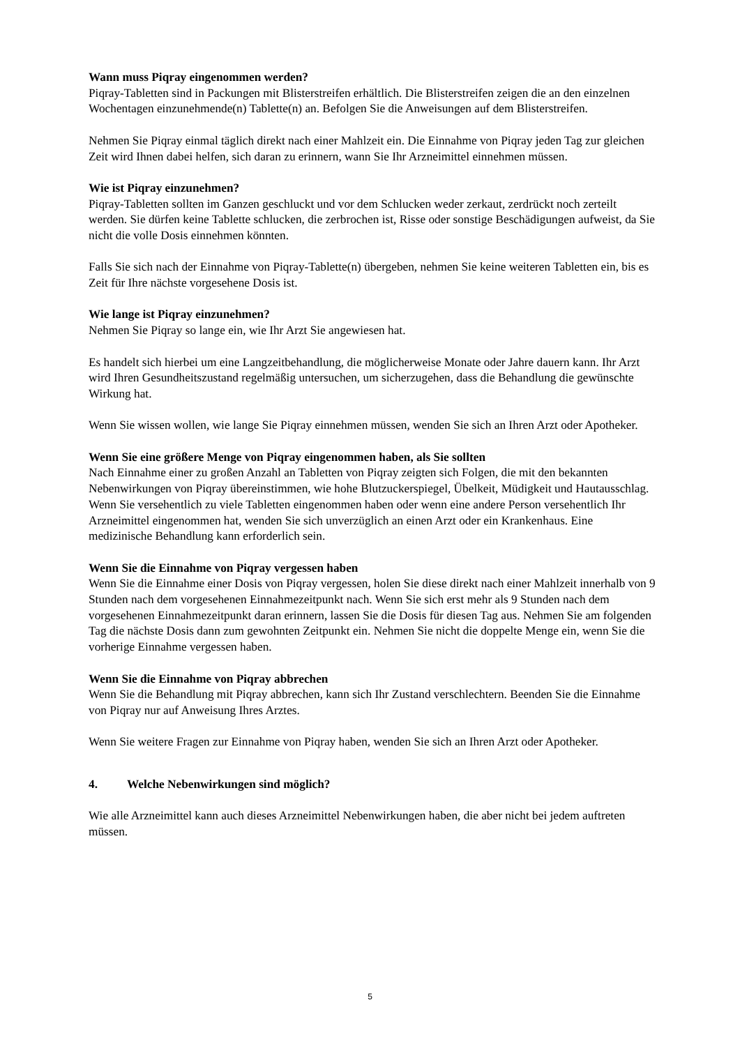Wann muss Piqray eingenommen werden?
Piqray-Tabletten sind in Packungen mit Blisterstreifen erhältlich. Die Blisterstreifen zeigen die an den einzelnen Wochentagen einzunehmende(n) Tablette(n) an. Befolgen Sie die Anweisungen auf dem Blisterstreifen.
Nehmen Sie Piqray einmal täglich direkt nach einer Mahlzeit ein. Die Einnahme von Piqray jeden Tag zur gleichen Zeit wird Ihnen dabei helfen, sich daran zu erinnern, wann Sie Ihr Arzneimittel einnehmen müssen.
Wie ist Piqray einzunehmen?
Piqray-Tabletten sollten im Ganzen geschluckt und vor dem Schlucken weder zerkaut, zerdrückt noch zerteilt werden. Sie dürfen keine Tablette schlucken, die zerbrochen ist, Risse oder sonstige Beschädigungen aufweist, da Sie nicht die volle Dosis einnehmen könnten.
Falls Sie sich nach der Einnahme von Piqray-Tablette(n) übergeben, nehmen Sie keine weiteren Tabletten ein, bis es Zeit für Ihre nächste vorgesehene Dosis ist.
Wie lange ist Piqray einzunehmen?
Nehmen Sie Piqray so lange ein, wie Ihr Arzt Sie angewiesen hat.
Es handelt sich hierbei um eine Langzeitbehandlung, die möglicherweise Monate oder Jahre dauern kann. Ihr Arzt wird Ihren Gesundheitszustand regelmäßig untersuchen, um sicherzugehen, dass die Behandlung die gewünschte Wirkung hat.
Wenn Sie wissen wollen, wie lange Sie Piqray einnehmen müssen, wenden Sie sich an Ihren Arzt oder Apotheker.
Wenn Sie eine größere Menge von Piqray eingenommen haben, als Sie sollten
Nach Einnahme einer zu großen Anzahl an Tabletten von Piqray zeigten sich Folgen, die mit den bekannten Nebenwirkungen von Piqray übereinstimmen, wie hohe Blutzuckerspiegel, Übelkeit, Müdigkeit und Hautausschlag. Wenn Sie versehentlich zu viele Tabletten eingenommen haben oder wenn eine andere Person versehentlich Ihr Arzneimittel eingenommen hat, wenden Sie sich unverzüglich an einen Arzt oder ein Krankenhaus. Eine medizinische Behandlung kann erforderlich sein.
Wenn Sie die Einnahme von Piqray vergessen haben
Wenn Sie die Einnahme einer Dosis von Piqray vergessen, holen Sie diese direkt nach einer Mahlzeit innerhalb von 9 Stunden nach dem vorgesehenen Einnahmezeitpunkt nach. Wenn Sie sich erst mehr als 9 Stunden nach dem vorgesehenen Einnahmezeitpunkt daran erinnern, lassen Sie die Dosis für diesen Tag aus. Nehmen Sie am folgenden Tag die nächste Dosis dann zum gewohnten Zeitpunkt ein. Nehmen Sie nicht die doppelte Menge ein, wenn Sie die vorherige Einnahme vergessen haben.
Wenn Sie die Einnahme von Piqray abbrechen
Wenn Sie die Behandlung mit Piqray abbrechen, kann sich Ihr Zustand verschlechtern. Beenden Sie die Einnahme von Piqray nur auf Anweisung Ihres Arztes.
Wenn Sie weitere Fragen zur Einnahme von Piqray haben, wenden Sie sich an Ihren Arzt oder Apotheker.
4. Welche Nebenwirkungen sind möglich?
Wie alle Arzneimittel kann auch dieses Arzneimittel Nebenwirkungen haben, die aber nicht bei jedem auftreten müssen.
5